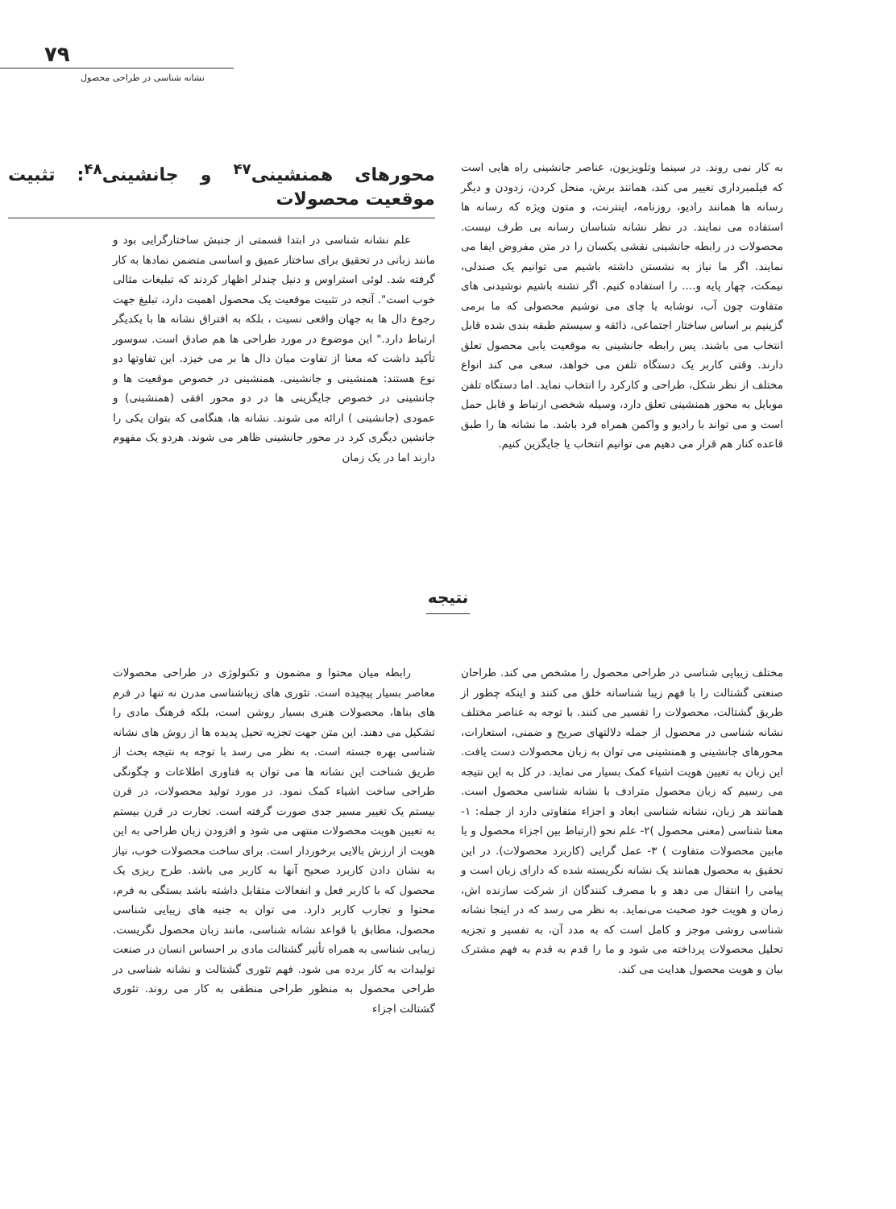۷۹
نشانه شناسی در طراحی محصول
محورهای همنشینی<sup>۴۷</sup> و جانشینی<sup>۴۸</sup>: تثبیت موقعیت محصولات
علم نشانه شناسی در ابتدا قسمتی از جنبش ساختارگرایی بود و مانند زبانی در تحقیق برای ساختار عمیق و اساسی متضمن نمادها به کار گرفته شد. لوئی استراوس و دنیل چندلر اظهار کردند که تبلیغات مثالی خوب است". آنجه در تثبیت موقعیت یک محصول اهمیت دارد، تبلیغ جهت رجوع دال ها به جهان واقعی نسیت ، بلکه به افتراق نشانه ها با یکدیگر ارتباط دارد." این موضوع در مورد طراحی ها هم صادق است. سوسور تأکید داشت که معنا از تفاوت میان دال ها بر می خیزد. این تفاوتها دو نوع هستند: همنشینی و جانشینی. همنشینی در خصوص موقعیت ها و جانشینی در خصوص جایگزینی ها در دو محور افقی (همنشینی) و عمودی (جانشینی ) ارائه می شوند. نشانه ها، هنگامی که بتوان یکی را جانشین دیگری کرد در محور جانشینی ظاهر می شوند. هردو یک مفهوم دارند اما در یک زمان
به کار نمی روند. در سینما وتلویزیون، عناصر جانشینی راه هایی است که فیلمبرداری تغییر می کند، همانند برش، منحل کردن، زدودن و دیگر رسانه ها همانند رادیو، روزنامه، اینترنت، و متون ویژه که رسانه ها استفاده می نمایند. در نظر نشانه شناسان رسانه بی طرف نیست. محصولات در رابطه جانشینی نقشی یکسان را در متن مفروض ایفا می نمایند. اگر ما نیاز به نشستن داشته باشیم می توانیم یک صندلی، نیمکت، چهار پایه و.... را استفاده کنیم. اگر تشنه باشیم نوشیدنی های متفاوت چون آب، نوشابه یا چای می نوشیم محصولی که ما برمی گزینیم بر اساس ساختار اجتماعی، ذائقه و سیستم طبقه بندی شده قابل انتخاب می باشند. پس رابطه جانشینی به موقعیت یابی محصول تعلق دارند. وقتی کاربر یک دستگاه تلفن می خواهد، سعی می کند انواع مختلف از نظر شکل، طراحی و کارکرد را انتخاب نماید. اما دستگاه تلفن موبایل به محور همنشینی تعلق دارد، وسیله شخصی ارتباط و قابل حمل است و می تواند با رادیو و واکمن همراه فرد باشد. ما نشانه ها را طبق قاعده کنار هم قرار می دهیم می توانیم انتخاب یا جایگزین کنیم.
نتیجه
رابطه میان محتوا و مضمون و تکنولوژی در طراحی محصولات معاصر بسیار پیچیده است. تئوری های زیباشناسی مدرن نه تنها در فرم های بناها، محصولات هنری بسیار روشن است، بلکه فرهنگ مادی را تشکیل می دهند. این متن جهت تجزیه تحیل پدیده ها از روش های نشانه شناسی بهره جسته است. به نظر می رسد با توجه به نتیجه بحث از طریق شناخت این نشانه ها می توان به فناوری اطلاعات و چگونگی طراحی ساخت اشیاء کمک نمود. در مورد تولید محصولات، در قرن بیستم یک تغییر مسیر جدی صورت گرفته است. تجارت در قرن بیستم به تعیین هویت محصولات منتهی می شود و افزودن زبان طراحی به این هویت از ارزش بالایی برخوردار است. برای ساخت محصولات خوب، نیاز به نشان دادن کاربرد صحیح آنها به کاربر می باشد. طرح ریزی یک محصول که با کاربر فعل و انفعالات متقابل داشته باشد بستگی به فرم، محتوا و تجارب کاربر دارد. می توان به جنبه های زیبایی شناسی محصول، مطابق با قواعد نشانه شناسی، مانند زبان محصول نگریست. زیبایی شناسی به همراه تأثیر گشتالت مادی بر احساس انسان در صنعت تولیدات به کار برده می شود. فهم تئوری گشتالت و نشانه شناسی در طراحی محصول به منظور طراحی منطقی به کار می روند. تئوری گشتالت اجزاء
مختلف زیبایی شناسی در طراحی محصول را مشخص می کند. طراحان صنعتی گشتالت را با فهم زیبا شناسانه خلق می کنند و اینکه چطور از طریق گشتالت، محصولات را تفسیر می کنند. با توجه به عناصر مختلف نشانه شناسی در محصول از جمله دلالتهای صریح و ضمنی، استعارات، محورهای جانشینی و همنشینی می توان به زبان محصولات دست یافت. این زبان به تعیین هویت اشیاء کمک بسیار می نماید. در کل به این نتیجه می رسیم که زبان محصول مترادف با نشانه شناسی محصول است. همانند هر زبان، نشانه شناسی ابعاد و اجزاء متفاوتی دارد از جمله: ۱- معنا شناسی (معنی محصول )۲- علم نحو (ارتباط بین اجزاء محصول و یا مابین محصولات متفاوت ) ۳- عمل گرایی (کاربرد محصولات). در این تحقیق به محصول همانند یک نشانه نگریسته شده که دارای زبان است و پیامی را انتقال می دهد و با مصرف کنندگان از شرکت سازنده اش، زمان و هویت خود صحبت می‌نماید. به نظر می رسد که در اینجا نشانه شناسی روشی موجز و کامل است که به مدد آن، به تفسیر و تجزیه تحلیل محصولات پرداخته می شود و ما را قدم به قدم به فهم مشترک بیان و هویت محصول هدایت می کند.